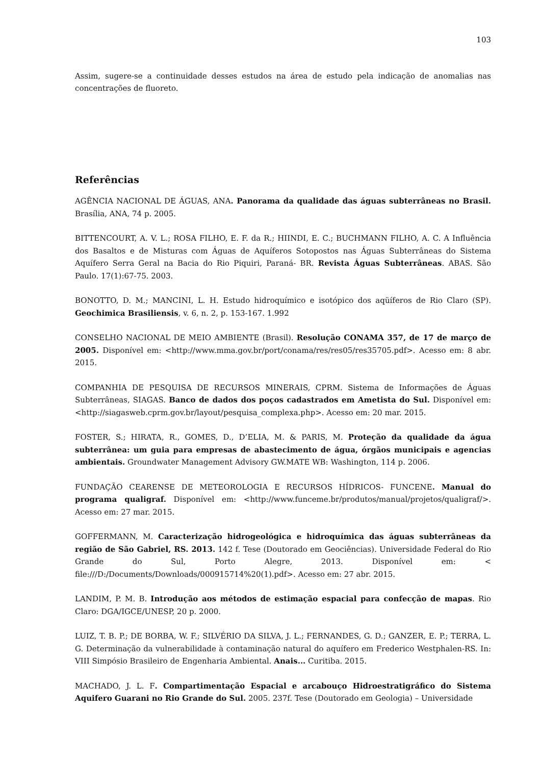103
Assim, sugere-se a continuidade desses estudos na área de estudo pela indicação de anomalias nas concentrações de fluoreto.
Referências
AGÊNCIA NACIONAL DE ÁGUAS, ANA. Panorama da qualidade das águas subterrâneas no Brasil. Brasília, ANA, 74 p. 2005.
BITTENCOURT, A. V. L.; ROSA FILHO, E. F. da R.; HIINDI, E. C.; BUCHMANN FILHO, A. C. A Influência dos Basaltos e de Misturas com Águas de Aquíferos Sotopostos nas Águas Subterrâneas do Sistema Aquífero Serra Geral na Bacia do Rio Piquiri, Paraná- BR. Revista Águas Subterrâneas. ABAS. São Paulo. 17(1):67-75. 2003.
BONOTTO, D. M.; MANCINI, L. H. Estudo hidroquímico e isotópico dos aqüíferos de Rio Claro (SP). Geochimica Brasiliensis, v. 6, n. 2, p. 153-167. 1.992
CONSELHO NACIONAL DE MEIO AMBIENTE (Brasil). Resolução CONAMA 357, de 17 de março de 2005. Disponível em: <http://www.mma.gov.br/port/conama/res/res05/res35705.pdf>. Acesso em: 8 abr. 2015.
COMPANHIA DE PESQUISA DE RECURSOS MINERAIS, CPRM. Sistema de Informações de Águas Subterrâneas, SIAGAS. Banco de dados dos poços cadastrados em Ametista do Sul. Disponível em: <http://siagasweb.cprm.gov.br/layout/pesquisa_complexa.php>. Acesso em: 20 mar. 2015.
FOSTER, S.; HIRATA, R., GOMES, D., D’ELIA, M. & PARIS, M. Proteção da qualidade da água subterrânea: um guia para empresas de abastecimento de água, órgãos municipais e agencias ambientais. Groundwater Management Advisory GW.MATE WB: Washington, 114 p. 2006.
FUNDAÇÃO CEARENSE DE METEOROLOGIA E RECURSOS HÍDRICOS- FUNCENE. Manual do programa qualigraf. Disponível em: <http://www.funceme.br/produtos/manual/projetos/qualigraf/>. Acesso em: 27 mar. 2015.
GOFFERMANN, M. Caracterização hidrogeológica e hidroquímica das águas subterrâneas da região de São Gabriel, RS. 2013. 142 f. Tese (Doutorado em Geociências). Universidade Federal do Rio Grande do Sul, Porto Alegre, 2013. Disponível em: < file:///D:/Documents/Downloads/000915714%20(1).pdf>. Acesso em: 27 abr. 2015.
LANDIM, P. M. B. Introdução aos métodos de estimação espacial para confecção de mapas. Rio Claro: DGA/IGCE/UNESP, 20 p. 2000.
LUIZ, T. B. P.; DE BORBA, W. F.; SILVÉRIO DA SILVA, J. L.; FERNANDES, G. D.; GANZER, E. P.; TERRA, L. G. Determinação da vulnerabilidade à contaminação natural do aquífero em Frederico Westphalen-RS. In: VIII Simpósio Brasileiro de Engenharia Ambiental. Anais... Curitiba. 2015.
MACHADO, J. L. F. Compartimentação Espacial e arcabouço Hidroestratigráfico do Sistema Aquifero Guarani no Rio Grande do Sul. 2005. 237f. Tese (Doutorado em Geologia) – Universidade